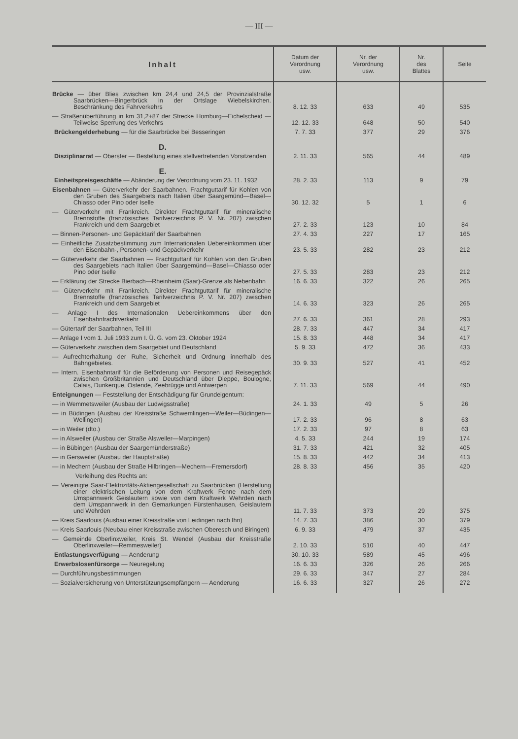— III —
| Inhalt | Datum der Verordnung usw. | Nr. der Verordnung usw. | Nr. des Blattes | Seite |
| --- | --- | --- | --- | --- |
| Brücke — über Blies zwischen km 24,4 und 24,5 der Provinzialstraße Saarbrücken—Bingerbrück in der Ortslage Wiebelskirchen. Beschränkung des Fahrverkehrs | 8. 12. 33 | 633 | 49 | 535 |
| — Straßenüberführung in km 31,2+87 der Strecke Homburg—Eichelscheid — Teilweise Sperrung des Verkehrs | 12. 12. 33 | 648 | 50 | 540 |
| Brückengelderhebung — für die Saarbrücke bei Besseringen | 7. 7. 33 | 377 | 29 | 376 |
| D. | | | | |
| Disziplinarrat — Oberster — Bestellung eines stellvertretenden Vorsitzenden | 2. 11. 33 | 565 | 44 | 489 |
| E. | | | | |
| Einheitspreisgeschäfte — Abänderung der Verordnung vom 23. 11. 1932 | 28. 2. 33 | 113 | 9 | 79 |
| Eisenbahnen — Güterverkehr der Saarbahnen. Frachtguttarif für Kohlen von den Gruben des Saargebiets nach Italien über Saargemünd—Basel—Chiasso oder Pino oder Iselle | 30. 12. 32 | 5 | 1 | 6 |
| — Güterverkehr mit Frankreich. Direkter Frachtguttarif für mineralische Brennstoffe (französisches Tarifverzeichnis P. V. Nr. 207) zwischen Frankreich und dem Saargebiet | 27. 2. 33 | 123 | 10 | 84 |
| — Binnen-Personen- und Gepäcktarif der Saarbahnen | 27. 4. 33 | 227 | 17 | 165 |
| — Einheitliche Zusatzbestimmung zum Internationalen Uebereinkommen über den Eisenbahn-, Personen- und Gepäckverkehr | 23. 5. 33 | 282 | 23 | 212 |
| — Güterverkehr der Saarbahnen — Frachtguttarif für Kohlen von den Gruben des Saargebiets nach Italien über Saargemünd—Basel—Chiasso oder Pino oder Iselle | 27. 5. 33 | 283 | 23 | 212 |
| — Erklärung der Strecke Bierbach—Rheinheim (Saar)-Grenze als Nebenbahn | 16. 6. 33 | 322 | 26 | 265 |
| — Güterverkehr mit Frankreich. Direkter Frachtguttarif für mineralische Brennstoffe (französisches Tarifverzeichnis P. V. Nr. 207) zwischen Frankreich und dem Saargebiet | 14. 6. 33 | 323 | 26 | 265 |
| — Anlage I des Internationalen Uebereinkommens über den Eisenbahnfrachtverkehr | 27. 6. 33 | 361 | 28 | 293 |
| — Gütertarif der Saarbahnen, Teil III | 28. 7. 33 | 447 | 34 | 417 |
| — Anlage I vom 1. Juli 1933 zum I. Ü. G. vom 23. Oktober 1924 | 15. 8. 33 | 448 | 34 | 417 |
| — Güterverkehr zwischen dem Saargebiet und Deutschland | 5. 9. 33 | 472 | 36 | 433 |
| — Aufrechterhaltung der Ruhe, Sicherheit und Ordnung innerhalb des Bahngebietes. | 30. 9. 33 | 527 | 41 | 452 |
| — Intern. Eisenbahntarif für die Beförderung von Personen und Reisegepäck zwischen Großbritannien und Deutschland über Dieppe, Boulogne, Calais, Dunkerque, Ostende, Zeebrügge und Antwerpen | 7. 11. 33 | 569 | 44 | 490 |
| Enteignungen — Feststellung der Entschädigung für Grundeigentum: | | | | |
| — in Wemmetsweiler (Ausbau der Ludwigsstraße) | 24. 1. 33 | 49 | 5 | 26 |
| — in Büdingen (Ausbau der Kreisstraße Schwemlingen—Weiler—Büdingen—Wellingen) | 17. 2. 33 | 96 | 8 | 63 |
| — in Weiler (dto.) | 17. 2. 33 | 97 | 8 | 63 |
| — in Alsweiler (Ausbau der Straße Alsweiler—Marpingen) | 4. 5. 33 | 244 | 19 | 174 |
| — in Bübingen (Ausbau der Saargemünderstraße) | 31. 7. 33 | 421 | 32 | 405 |
| — in Gersweiler (Ausbau der Hauptstraße) | 15. 8. 33 | 442 | 34 | 413 |
| — in Mechern (Ausbau der Straße Hilbringen—Mechern—Fremersdorf) | 28. 8. 33 | 456 | 35 | 420 |
| Verleihung des Rechts an: | | | | |
| — Vereinigte Saar-Elektrizitäts-Aktiengesellschaft zu Saarbrücken (Herstellung einer elektrischen Leitung von dem Kraftwerk Fenne nach dem Umspannwerk Geislautern sowie von dem Kraftwerk Wehrden nach dem Umspannwerk in den Gemarkungen Fürstenhausen, Geislautern und Wehrden | 11. 7. 33 | 373 | 29 | 375 |
| — Kreis Saarlouis (Ausbau einer Kreisstraße von Leidingen nach Ihn) | 14. 7. 33 | 386 | 30 | 379 |
| — Kreis Saarlouis (Neubau einer Kreisstraße zwischen Oberesch und Biringen) | 6. 9. 33 | 479 | 37 | 435 |
| — Gemeinde Oberlinxweiler, Kreis St. Wendel (Ausbau der Kreisstraße Oberlinxweiler—Remmesweiler) | 2. 10. 33 | 510 | 40 | 447 |
| Entlastungsverfügung — Aenderung | 30. 10. 33 | 589 | 45 | 496 |
| Erwerbslosenfürsorge — Neuregelung | 16. 6. 33 | 326 | 26 | 266 |
| — Durchführungsbestimmungen | 29. 6. 33 | 347 | 27 | 284 |
| — Sozialversicherung von Unterstützungsempfängern — Aenderung | 16. 6. 33 | 327 | 26 | 272 |